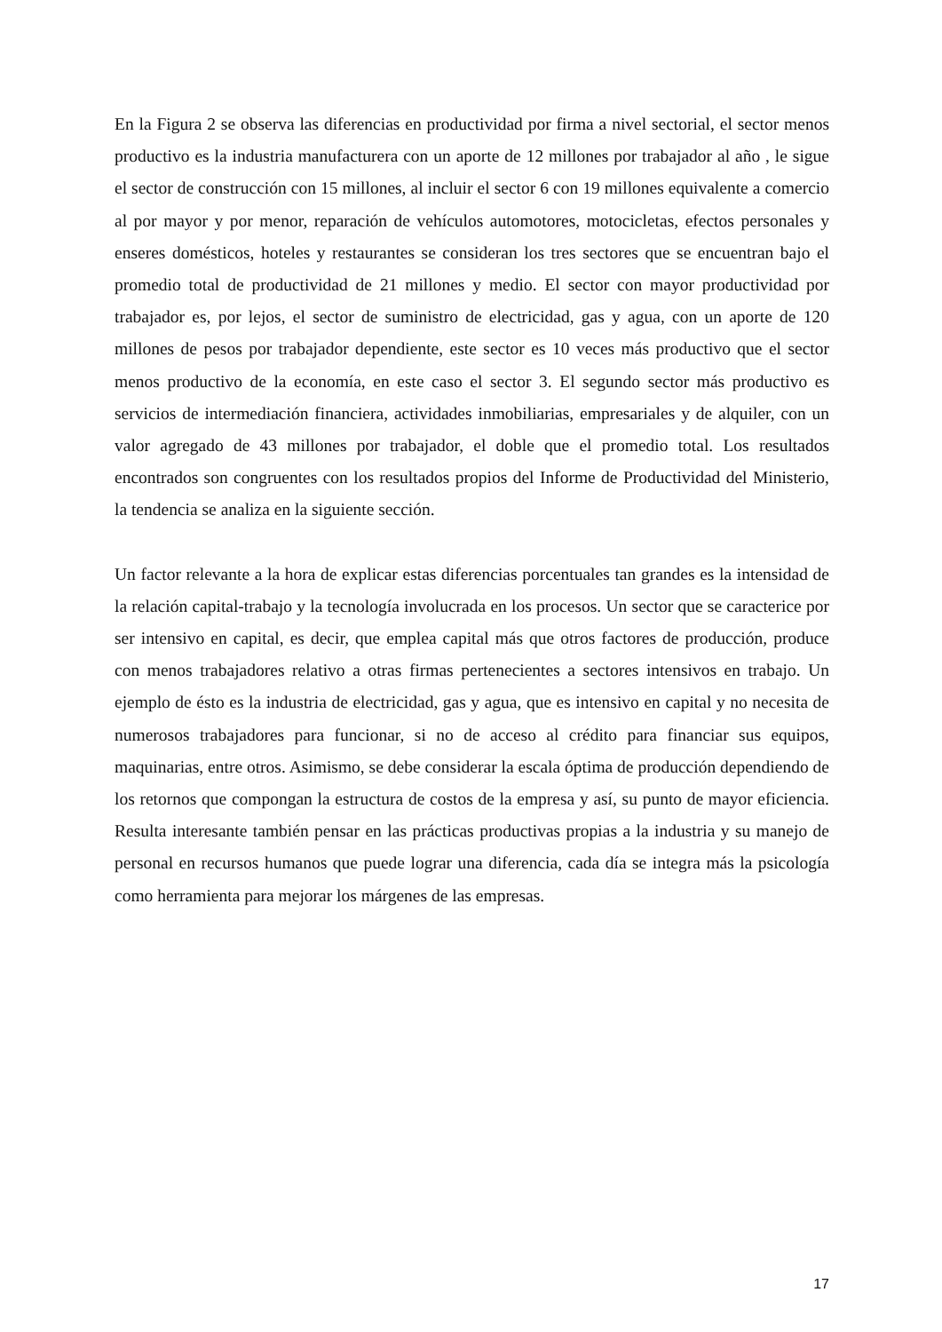En la Figura 2 se observa las diferencias en productividad por firma a nivel sectorial, el sector menos productivo es la industria manufacturera con un aporte de 12 millones por trabajador al año , le sigue el sector de construcción con 15 millones, al incluir el sector 6 con 19 millones equivalente a comercio al por mayor y por menor, reparación de vehículos automotores, motocicletas, efectos personales y enseres domésticos, hoteles y restaurantes se consideran los tres sectores que se encuentran bajo el promedio total de productividad de 21 millones y medio. El sector con mayor productividad por trabajador es, por lejos, el sector de suministro de electricidad, gas y agua, con un aporte de 120 millones de pesos por trabajador dependiente, este sector es 10 veces más productivo que el sector menos productivo de la economía, en este caso el sector 3. El segundo sector más productivo es servicios de intermediación financiera, actividades inmobiliarias, empresariales y de alquiler, con un valor agregado de 43 millones por trabajador, el doble que el promedio total. Los resultados encontrados son congruentes con los resultados propios del Informe de Productividad del Ministerio, la tendencia se analiza en la siguiente sección.
Un factor relevante a la hora de explicar estas diferencias porcentuales tan grandes es la intensidad de la relación capital-trabajo y la tecnología involucrada en los procesos. Un sector que se caracterice por ser intensivo en capital, es decir, que emplea capital más que otros factores de producción, produce con menos trabajadores relativo a otras firmas pertenecientes a sectores intensivos en trabajo. Un ejemplo de ésto es la industria de electricidad, gas y agua, que es intensivo en capital y no necesita de numerosos trabajadores para funcionar, si no de acceso al crédito para financiar sus equipos, maquinarias, entre otros. Asimismo, se debe considerar la escala óptima de producción dependiendo de los retornos que compongan la estructura de costos de la empresa y así, su punto de mayor eficiencia. Resulta interesante también pensar en las prácticas productivas propias a la industria y su manejo de personal en recursos humanos que puede lograr una diferencia, cada día se integra más la psicología como herramienta para mejorar los márgenes de las empresas.
17